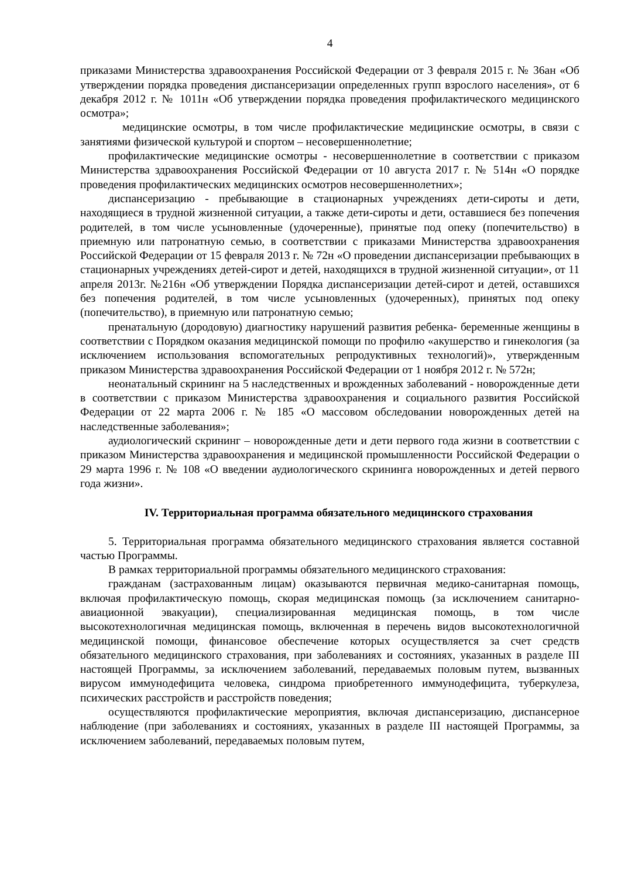4
приказами Министерства здравоохранения Российской Федерации от 3 февраля 2015 г. № 36ан «Об утверждении порядка проведения диспансеризации определенных групп взрослого населения», от 6 декабря 2012 г. № 1011н «Об утверждении порядка проведения профилактического медицинского осмотра»;
медицинские осмотры, в том числе профилактические медицинские осмотры, в связи с занятиями физической культурой и спортом – несовершеннолетние;
профилактические медицинские осмотры - несовершеннолетние в соответствии с приказом Министерства здравоохранения Российской Федерации от 10 августа 2017 г. № 514н «О порядке проведения профилактических медицинских осмотров несовершеннолетних»;
диспансеризацию - пребывающие в стационарных учреждениях дети-сироты и дети, находящиеся в трудной жизненной ситуации, а также дети-сироты и дети, оставшиеся без попечения родителей, в том числе усыновленные (удочеренные), принятые под опеку (попечительство) в приемную или патронатную семью, в соответствии с приказами Министерства здравоохранения Российской Федерации от 15 февраля 2013 г. № 72н «О проведении диспансеризации пребывающих в стационарных учреждениях детей-сирот и детей, находящихся в трудной жизненной ситуации», от 11 апреля 2013г. №216н «Об утверждении Порядка диспансеризации детей-сирот и детей, оставшихся без попечения родителей, в том числе усыновленных (удочеренных), принятых под опеку (попечительство), в приемную или патронатную семью;
пренатальную (дородовую) диагностику нарушений развития ребенка- беременные женщины в соответствии с Порядком оказания медицинской помощи по профилю «акушерство и гинекология (за исключением использования вспомогательных репродуктивных технологий)», утвержденным приказом Министерства здравоохранения Российской Федерации от 1 ноября 2012 г. № 572н;
неонатальный скрининг на 5 наследственных и врожденных заболеваний - новорожденные дети в соответствии с приказом Министерства здравоохранения и социального развития Российской Федерации от 22 марта 2006 г. № 185 «О массовом обследовании новорожденных детей на наследственные заболевания»;
аудиологический скрининг – новорожденные дети и дети первого года жизни в соответствии с приказом Министерства здравоохранения и медицинской промышленности Российской Федерации о 29 марта 1996 г. № 108 «О введении аудиологического скрининга новорожденных и детей первого года жизни».
IV. Территориальная программа обязательного медицинского страхования
5. Территориальная программа обязательного медицинского страхования является составной частью Программы.
В рамках территориальной программы обязательного медицинского страхования:
гражданам (застрахованным лицам) оказываются первичная медико-санитарная помощь, включая профилактическую помощь, скорая медицинская помощь (за исключением санитарно-авиационной эвакуации), специализированная медицинская помощь, в том числе высокотехнологичная медицинская помощь, включенная в перечень видов высокотехнологичной медицинской помощи, финансовое обеспечение которых осуществляется за счет средств обязательного медицинского страхования, при заболеваниях и состояниях, указанных в разделе III настоящей Программы, за исключением заболеваний, передаваемых половым путем, вызванных вирусом иммунодефицита человека, синдрома приобретенного иммунодефицита, туберкулеза, психических расстройств и расстройств поведения;
осуществляются профилактические мероприятия, включая диспансеризацию, диспансерное наблюдение (при заболеваниях и состояниях, указанных в разделе III настоящей Программы, за исключением заболеваний, передаваемых половым путем,